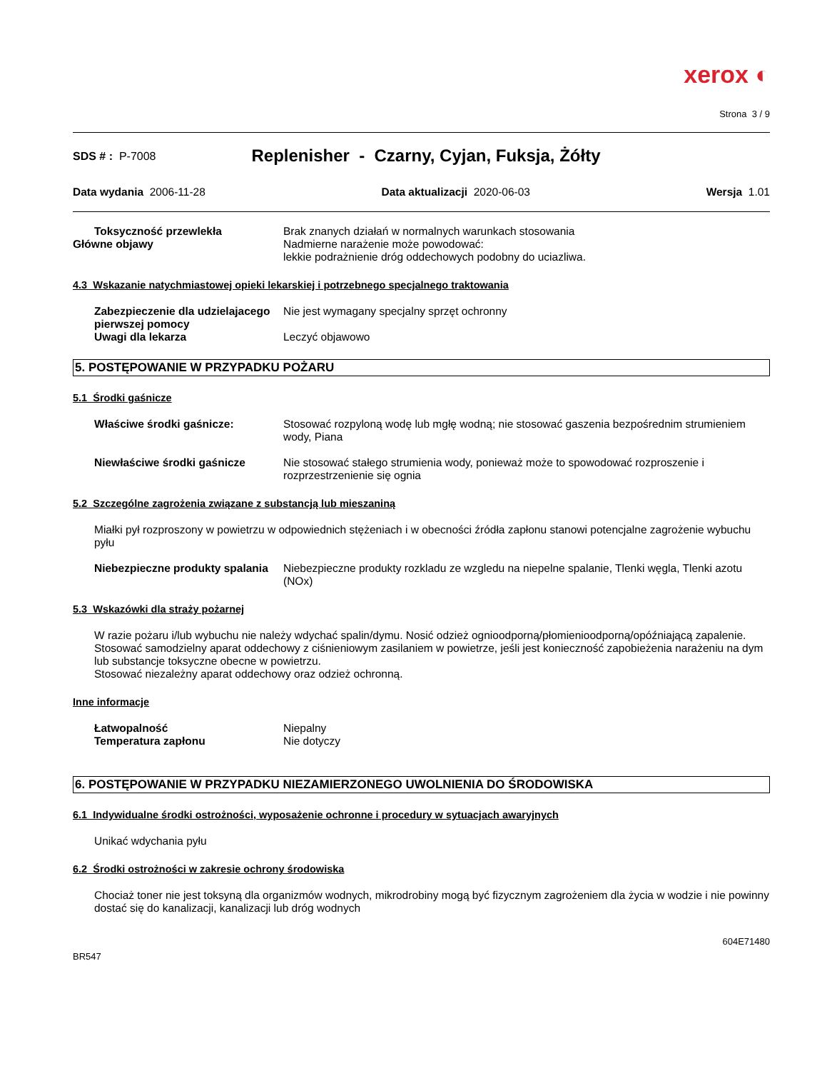xerox ◐
Strona 3 / 9
SDS # : P-7008
Replenisher - Czarny, Cyjan, Fuksja, Żółty
Data wydania 2006-11-28 Data aktualizacji 2020-06-03 Wersja 1.01
Toksyczność przewlekła Brak znanych działań w normalnych warunkach stosowania
Główne objawy Nadmierne narażenie może powodować:
lekkie podrażnienie dróg oddechowych podobny do uciazliwa.
4.3 Wskazanie natychmiastowej opieki lekarskiej i potrzebnego specjalnego traktowania
Zabezpieczenie dla udzielajacego pierwszej pomocy
Nie jest wymagany specjalny sprzęt ochronny
Uwagi dla lekarza Leczyć objawowo
5. POSTĘPOWANIE W PRZYPADKU POŻARU
5.1 Środki gaśnicze
Właściwe środki gaśnicze: Stosować rozpyloną wodę lub mgłę wodną; nie stosować gaszenia bezpośrednim strumieniem wody, Piana
Niewłaściwe środki gaśnicze Nie stosować stałego strumienia wody, ponieważ może to spowodować rozproszenie i rozprzestrzenienie się ognia
5.2 Szczególne zagrożenia związane z substancją lub mieszaniną
Miałki pył rozproszony w powietrzu w odpowiednich stężeniach i w obecności źródła zapłonu stanowi potencjalne zagrożenie wybuchu pyłu
Niebezpieczne produkty spalania
Niebezpieczne produkty rozkladu ze wzgledu na niepelne spalanie, Tlenki węgla, Tlenki azotu (NOx)
5.3 Wskazówki dla straży pożarnej
W razie pożaru i/lub wybuchu nie należy wdychać spalin/dymu. Nosić odzież ognioodporną/płomienioodporną/opóźniającą zapalenie. Stosować samodzielny aparat oddechowy z ciśnieniowym zasilaniem w powietrze, jeśli jest konieczność zapobieżenia narażeniu na dym lub substancje toksyczne obecne w powietrzu.
Stosować niezależny aparat oddechowy oraz odzież ochronną.
Inne informacje
Łatwopalność Niepalny
Temperatura zapłonu Nie dotyczy
6. POSTĘPOWANIE W PRZYPADKU NIEZAMIERZONEGO UWOLNIENIA DO ŚRODOWISKA
6.1 Indywidualne środki ostrożności, wyposażenie ochronne i procedury w sytuacjach awaryjnych
Unikać wdychania pyłu
6.2 Środki ostrożności w zakresie ochrony środowiska
Chociaż toner nie jest toksyną dla organizmów wodnych, mikrodrobiny mogą być fizycznym zagrożeniem dla życia w wodzie i nie powinny dostać się do kanalizacji, kanalizacji lub dróg wodnych
604E71480
BR547